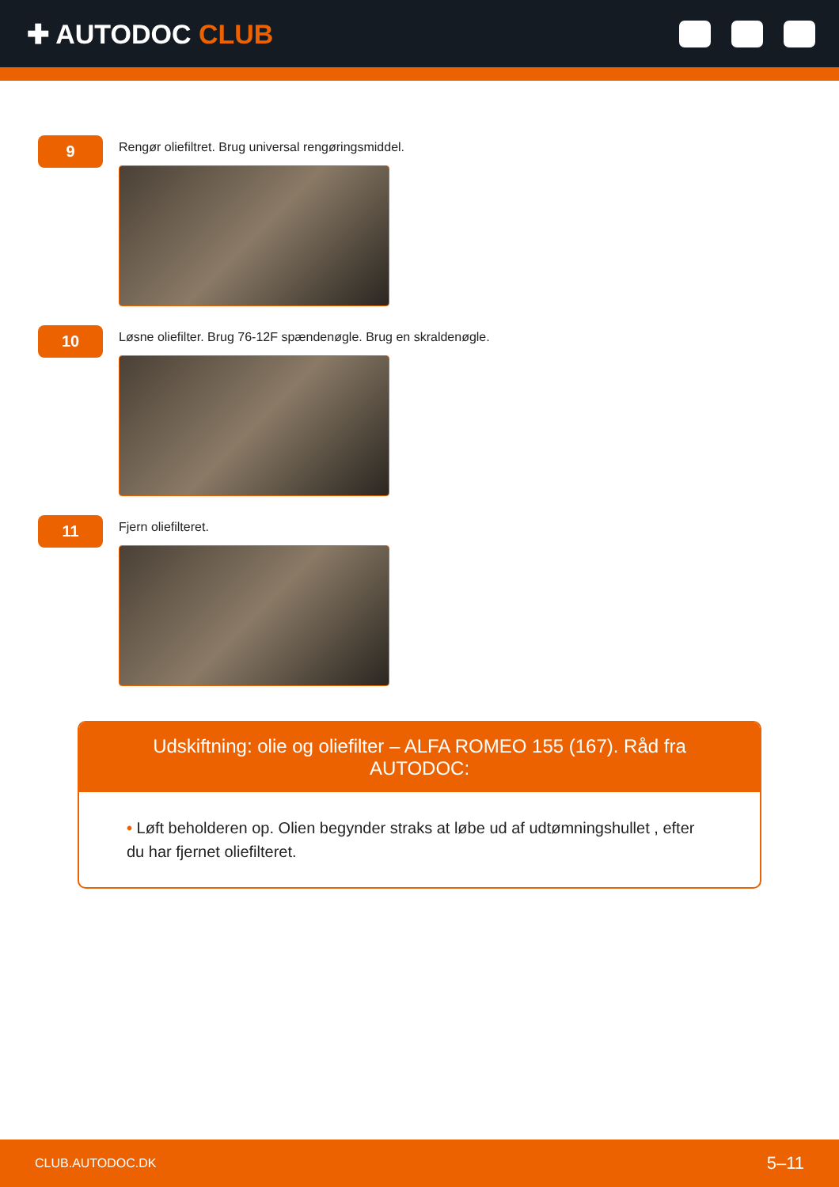✚ AUTODOC CLUB
9
Rengør oliefiltret. Brug universal rengøringsmiddel.
10
Løsne oliefilter. Brug 76-12F spændenøgle. Brug en skraldenøgle.
11
Fjern oliefilteret.
Udskiftning: olie og oliefilter – ALFA ROMEO 155 (167). Råd fra AUTODOC:
• Løft beholderen op. Olien begynder straks at løbe ud af udtømningshullet , efter du har fjernet oliefilteret.
CLUB.AUTODOC.DK 5–11